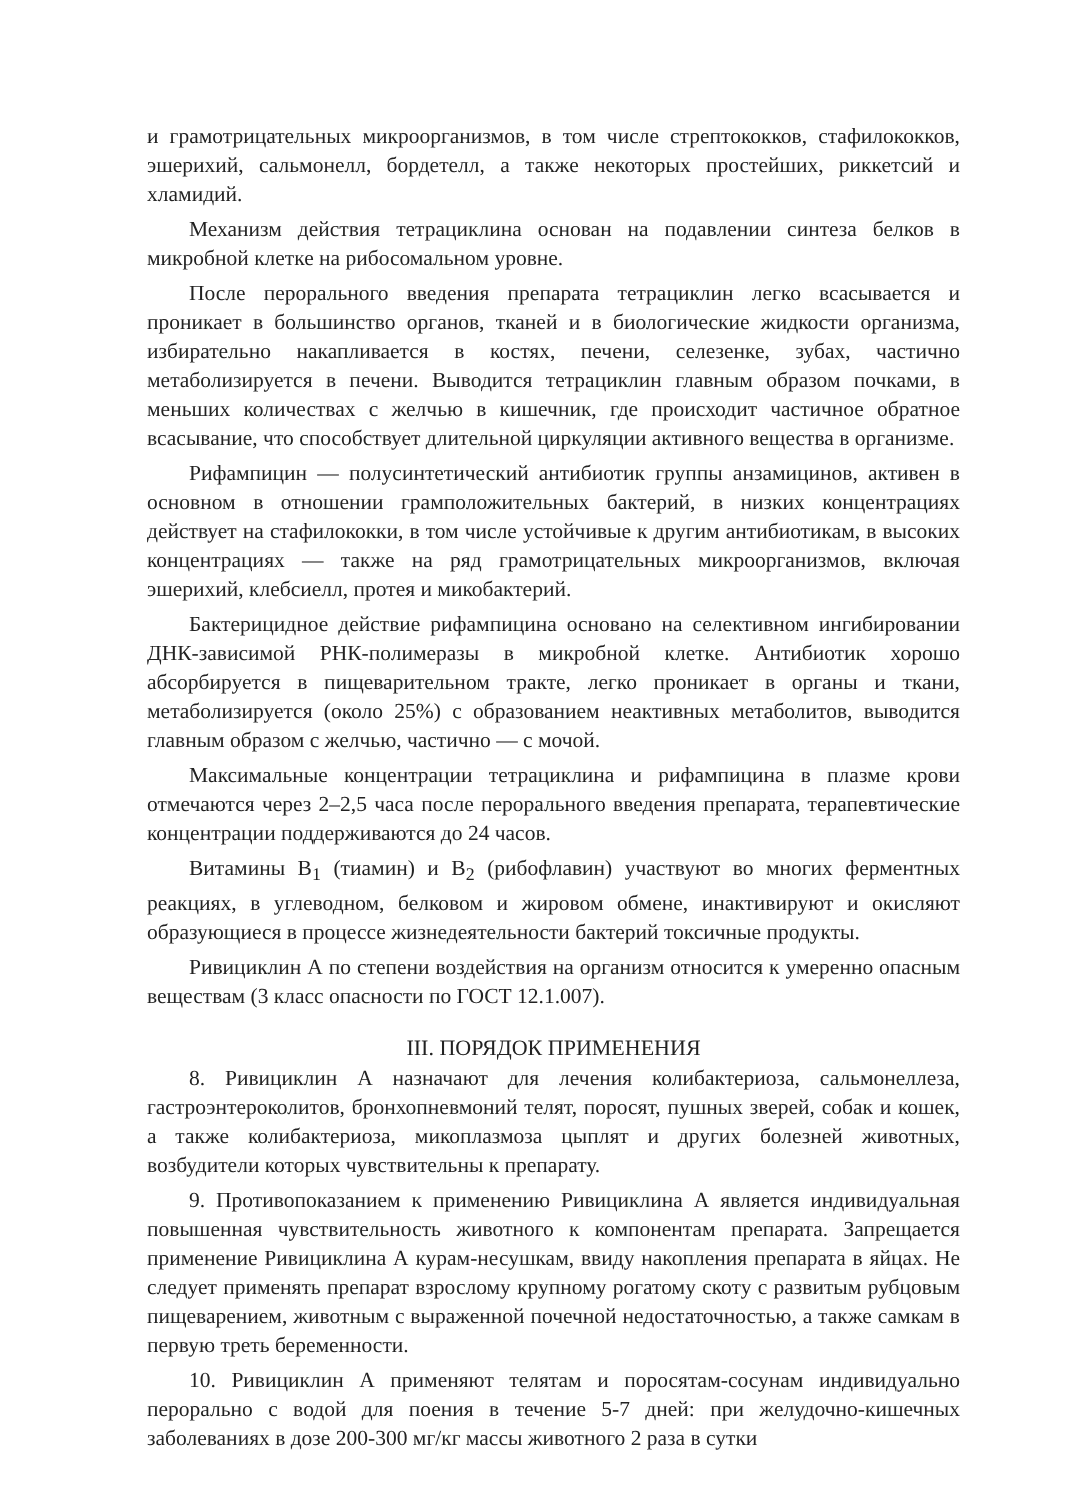и грамотрицательных микроорганизмов, в том числе стрептококков, стафилококков, эшерихий, сальмонелл, бордетелл, а также некоторых простейших, риккетсий и хламидий.
Механизм действия тетрациклина основан на подавлении синтеза белков в микробной клетке на рибосомальном уровне.
После перорального введения препарата тетрациклин легко всасывается и проникает в большинство органов, тканей и в биологические жидкости организма, избирательно накапливается в костях, печени, селезенке, зубах, частично метаболизируется в печени. Выводится тетрациклин главным образом почками, в меньших количествах с желчью в кишечник, где происходит частичное обратное всасывание, что способствует длительной циркуляции активного вещества в организме.
Рифампицин — полусинтетический антибиотик группы анзамицинов, активен в основном в отношении грамположительных бактерий, в низких концентрациях действует на стафилококки, в том числе устойчивые к другим антибиотикам, в высоких концентрациях — также на ряд грамотрицательных микроорганизмов, включая эшерихий, клебсиелл, протея и микобактерий.
Бактерицидное действие рифампицина основано на селективном ингибировании ДНК-зависимой РНК-полимеразы в микробной клетке. Антибиотик хорошо абсорбируется в пищеварительном тракте, легко проникает в органы и ткани, метаболизируется (около 25%) с образованием неактивных метаболитов, выводится главным образом с желчью, частично — с мочой.
Максимальные концентрации тетрациклина и рифампицина в плазме крови отмечаются через 2–2,5 часа после перорального введения препарата, терапевтические концентрации поддерживаются до 24 часов.
Витамины В<sub>1</sub> (тиамин) и В<sub>2</sub> (рибофлавин) участвуют во многих ферментных реакциях, в углеводном, белковом и жировом обмене, инактивируют и окисляют образующиеся в процессе жизнедеятельности бактерий токсичные продукты.
Ривициклин А по степени воздействия на организм относится к умеренно опасным веществам (3 класс опасности по ГОСТ 12.1.007).
III. ПОРЯДОК ПРИМЕНЕНИЯ
8. Ривициклин А назначают для лечения колибактериоза, сальмонеллеза, гастроэнтероколитов, бронхопневмоний телят, поросят, пушных зверей, собак и кошек, а также колибактериоза, микоплазмоза цыплят и других болезней животных, возбудители которых чувствительны к препарату.
9. Противопоказанием к применению Ривициклина А является индивидуальная повышенная чувствительность животного к компонентам препарата. Запрещается применение Ривициклина А курам-несушкам, ввиду накопления препарата в яйцах. Не следует применять препарат взрослому крупному рогатому скоту с развитым рубцовым пищеварением, животным с выраженной почечной недостаточностью, а также самкам в первую треть беременности.
10. Ривициклин А применяют телятам и поросятам-сосунам индивидуально перорально с водой для поения в течение 5-7 дней: при желудочно-кишечных заболеваниях в дозе 200-300 мг/кг массы животного 2 раза в сутки